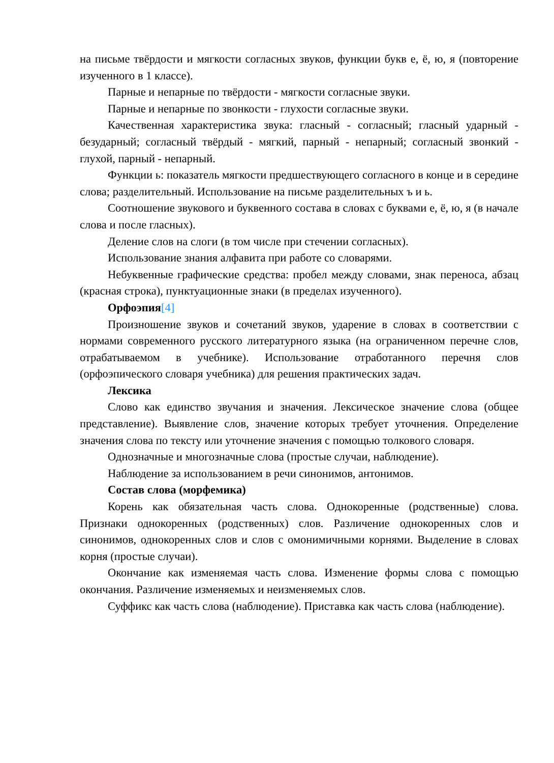на письме твёрдости и мягкости согласных звуков, функции букв е, ё, ю, я (повторение изученного в 1 классе).
Парные и непарные по твёрдости - мягкости согласные звуки.
Парные и непарные по звонкости - глухости согласные звуки.
Качественная характеристика звука: гласный - согласный; гласный ударный - безударный; согласный твёрдый - мягкий, парный - непарный; согласный звонкий - глухой, парный - непарный.
Функции ь: показатель мягкости предшествующего согласного в конце и в середине слова; разделительный. Использование на письме разделительных ъ и ь.
Соотношение звукового и буквенного состава в словах с буквами е, ё, ю, я (в начале слова и после гласных).
Деление слов на слоги (в том числе при стечении согласных).
Использование знания алфавита при работе со словарями.
Небуквенные графические средства: пробел между словами, знак переноса, абзац (красная строка), пунктуационные знаки (в пределах изученного).
Орфоэпия[4]
Произношение звуков и сочетаний звуков, ударение в словах в соответствии с нормами современного русского литературного языка (на ограниченном перечне слов, отрабатываемом в учебнике). Использование отработанного перечня слов (орфоэпического словаря учебника) для решения практических задач.
Лексика
Слово как единство звучания и значения. Лексическое значение слова (общее представление). Выявление слов, значение которых требует уточнения. Определение значения слова по тексту или уточнение значения с помощью толкового словаря.
Однозначные и многозначные слова (простые случаи, наблюдение).
Наблюдение за использованием в речи синонимов, антонимов.
Состав слова (морфемика)
Корень как обязательная часть слова. Однокоренные (родственные) слова. Признаки однокоренных (родственных) слов. Различение однокоренных слов и синонимов, однокоренных слов и слов с омонимичными корнями. Выделение в словах корня (простые случаи).
Окончание как изменяемая часть слова. Изменение формы слова с помощью окончания. Различение изменяемых и неизменяемых слов.
Суффикс как часть слова (наблюдение). Приставка как часть слова (наблюдение).